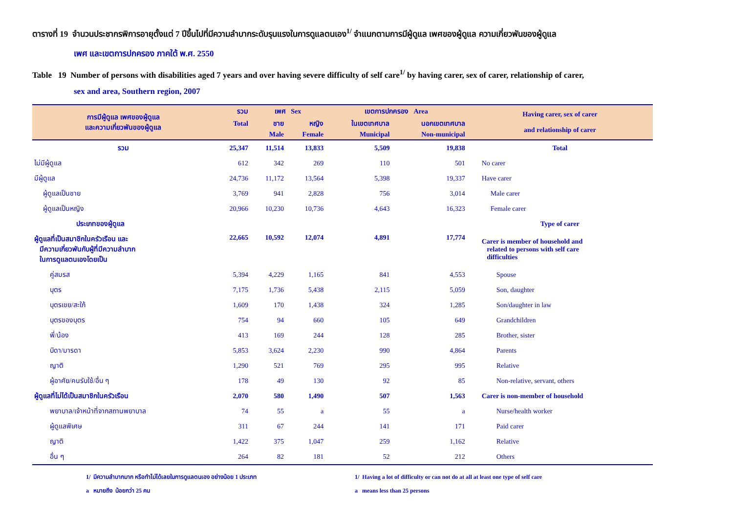ตารางที่ 19 จำนวนประชากรพิการอายุตั้งแต่ 7 ปีขึ้นไปที่มีความลำบากระดับรุนแรงในการดูแลตนเอง<sup>1/</sup> จำแนกตามการมีผู้ดูแล เพศของผู้ดูแล ความเกี่ยวพันของผู้ดูแล
เพศ และเขตการปกครอง ภาคใต้ พ.ศ. 2550
Table 19 Number of persons with disabilities aged 7 years and over having severe difficulty of self care<sup>1/</sup> by having carer, sex of carer, relationship of carer,
sex and area, Southern region, 2007
| การมีผู้ดูแล เพศของผู้ดูแล และความเกี่ยวพันของผู้ดูแล | รวม | เพศ Sex | | เขตการปกครอง Area | | Having carer, sex of carer and relationship of carer |
| --- | --- | --- | --- | --- | --- | --- |
| | Total | ชาย | หญิง | ในเขตเทศบาล | นอกเขตเทศบาล | |
| | | Male | Female | Municipal | Non-municipal | |
| รวม | 25,347 | 11,514 | 13,833 | 5,509 | 19,838 | Total |
| ไม่มีผู้ดูแล | 612 | 342 | 269 | 110 | 501 | No carer |
| มีผู้ดูแล | 24,736 | 11,172 | 13,564 | 5,398 | 19,337 | Have carer |
| ผู้ดูแลเป็นชาย | 3,769 | 941 | 2,828 | 756 | 3,014 | Male carer |
| ผู้ดูแลเป็นหญิง | 20,966 | 10,230 | 10,736 | 4,643 | 16,323 | Female carer |
| ประเภทของผู้ดูแล | | | | | | Type of carer |
| ผู้ดูแลที่เป็นสมาชิกในครัวเรือน และ มีความเกี่ยวพันกับผู้ที่มีความลำบาก ในการดูแลตนเองโดยเป็น | 22,665 | 10,592 | 12,074 | 4,891 | 17,774 | Carer is member of household and related to persons with self care difficulties |
| คู่สมรส | 5,394 | 4,229 | 1,165 | 841 | 4,553 | Spouse |
| บุตร | 7,175 | 1,736 | 5,438 | 2,115 | 5,059 | Son, daughter |
| บุตรเขย/สะใภ้ | 1,609 | 170 | 1,438 | 324 | 1,285 | Son/daughter in law |
| บุตรของบุตร | 754 | 94 | 660 | 105 | 649 | Grandchildren |
| พี่/น้อง | 413 | 169 | 244 | 128 | 285 | Brother, sister |
| บิดา/มารดา | 5,853 | 3,624 | 2,230 | 990 | 4,864 | Parents |
| ญาติ | 1,290 | 521 | 769 | 295 | 995 | Relative |
| ผู้อาศัย/คนรับใช้/อื่น ๆ | 178 | 49 | 130 | 92 | 85 | Non-relative, servant, others |
| ผู้ดูแลที่ไม่ได้เป็นสมาชิกในครัวเรือน | 2,070 | 580 | 1,490 | 507 | 1,563 | Carer is non-member of household |
| พยาบาล/เจ้าหน้าที่จากสถานพยาบาล | 74 | 55 | a | 55 | a | Nurse/health worker |
| ผู้ดูแลพิเศษ | 311 | 67 | 244 | 141 | 171 | Paid carer |
| ญาติ | 1,422 | 375 | 1,047 | 259 | 1,162 | Relative |
| อื่น ๆ | 264 | 82 | 181 | 52 | 212 | Others |
1/ มีความลำบากมาก หรือทำไม่ได้เลยในการดูแลตนเอง อย่างน้อย 1 ประเภท
a หมายถึง น้อยกว่า 25 คน
1/ Having a lot of difficulty or can not do at all at least one type of self care
a means less than 25 persons